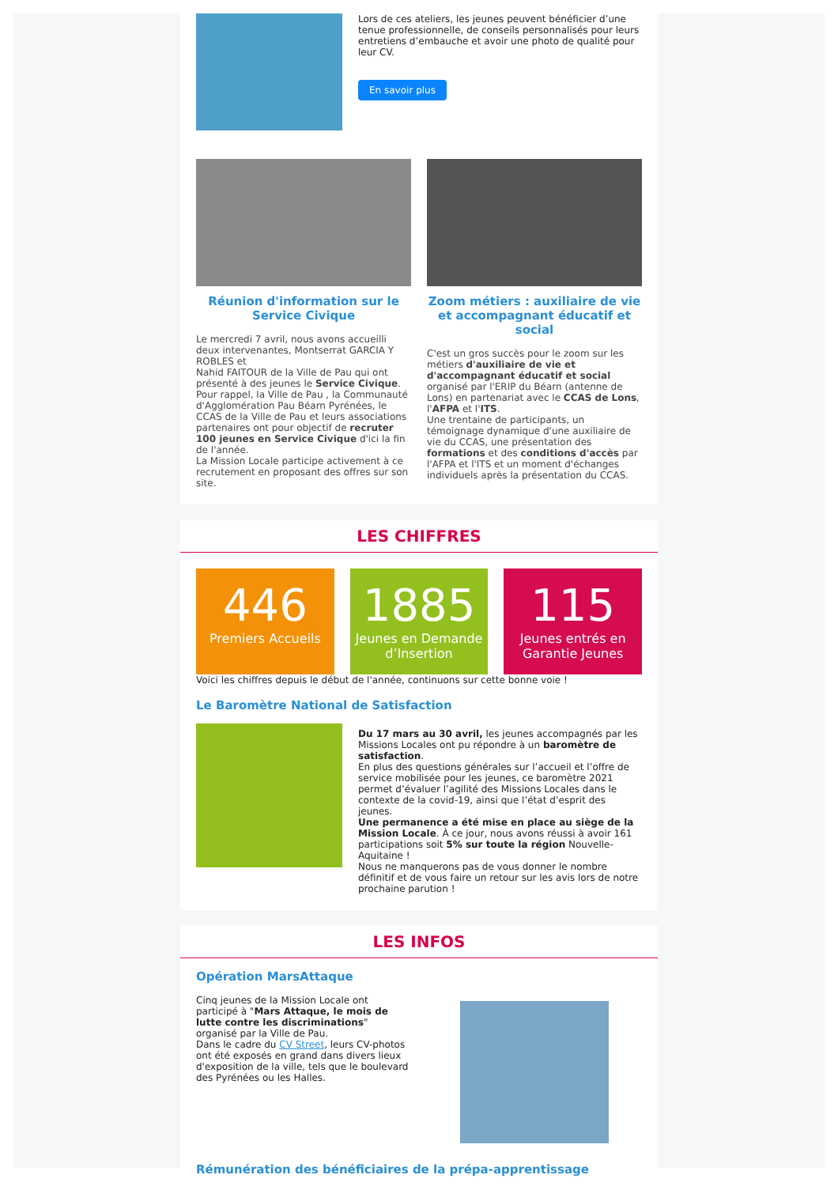Lors de ces ateliers, les jeunes peuvent bénéficier d’une tenue professionnelle, de conseils personnalisés pour leurs entretiens d’embauche et avoir une photo de qualité pour leur CV.
En savoir plus
Réunion d'information sur le Service Civique
Le mercredi 7 avril, nous avons accueilli deux intervenantes, Montserrat GARCIA Y ROBLES et
Nahid FAITOUR de la Ville de Pau qui ont présenté à des jeunes le Service Civique.
Pour rappel, la Ville de Pau , la Communauté d'Agglomération Pau Béarn Pyrénées, le CCAS de la Ville de Pau et leurs associations partenaires ont pour objectif de recruter 100 jeunes en Service Civique d'ici la fin de l'année.
La Mission Locale participe activement à ce recrutement en proposant des offres sur son site.
Zoom métiers : auxiliaire de vie et accompagnant éducatif et social
C'est un gros succès pour le zoom sur les métiers d'auxiliaire de vie et d'accompagnant éducatif et social organisé par l'ERIP du Béarn (antenne de Lons) en partenariat avec le CCAS de Lons, l'AFPA et l'ITS.
Une trentaine de participants, un témoignage dynamique d'une auxiliaire de vie du CCAS, une présentation des formations et des conditions d'accès par l'AFPA et l'ITS et un moment d'échanges individuels après la présentation du CCAS.
LES CHIFFRES
446
Premiers Accueils
1885
Jeunes en Demande d’Insertion
115
Jeunes entrés en Garantie Jeunes
Voici les chiffres depuis le début de l'année, continuons sur cette bonne voie !
Le Baromètre National de Satisfaction
Du 17 mars au 30 avril, les jeunes accompagnés par les Missions Locales ont pu répondre à un baromètre de satisfaction.
En plus des questions générales sur l’accueil et l’offre de service mobilisée pour les jeunes, ce baromètre 2021 permet d’évaluer l’agilité des Missions Locales dans le contexte de la covid-19, ainsi que l’état d’esprit des jeunes.
Une permanence a été mise en place au siège de la Mission Locale. À ce jour, nous avons réussi à avoir 161 participations soit 5% sur toute la région Nouvelle-Aquitaine !
Nous ne manquerons pas de vous donner le nombre définitif et de vous faire un retour sur les avis lors de notre prochaine parution !
LES INFOS
Opération MarsAttaque
Cinq jeunes de la Mission Locale ont participé à "Mars Attaque, le mois de lutte contre les discriminations" organisé par la Ville de Pau.
Dans le cadre du CV Street, leurs CV-photos ont été exposés en grand dans divers lieux d'exposition de la ville, tels que le boulevard des Pyrénées ou les Halles.
Rémunération des bénéficiaires de la prépa-apprentissage